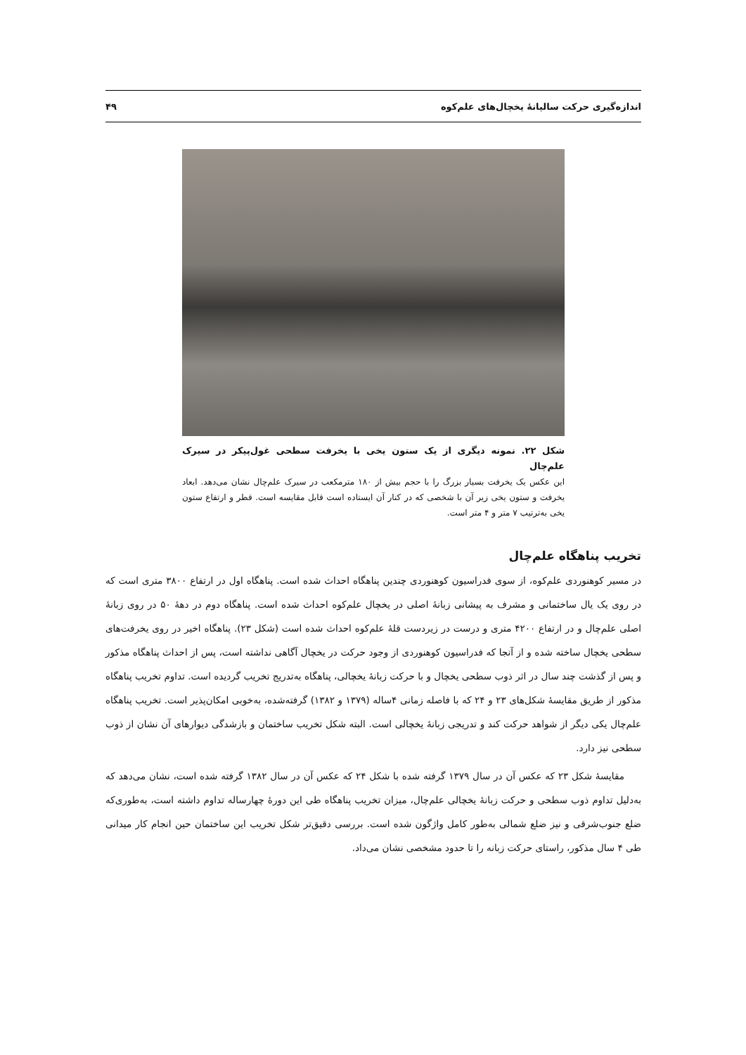اندازه‌گیری حرکت سالیانهٔ یخچال‌های علم‌کوه ۴۹
شکل ۲۲. نمونه دیگری از یک ستون یخی با یخرفت سطحی غول‌پیکر در سیرک علم‌چال
این عکس یک یخرفت بسیار بزرگ را با حجم بیش از ۱۸۰ مترمکعب در سیرک علم‌چال نشان می‌دهد. ابعاد یخرفت و ستون یخی زیر آن با شخصی که در کنار آن ایستاده است قابل مقایسه است. قطر و ارتفاع ستون یخی به‌ترتیب ۷ متر و ۴ متر است.
تخریب پناهگاه علم‌چال
در مسیر کوهنوردی علم‌کوه، از سوی فدراسیون کوهنوردی چندین پناهگاه احداث شده است. پناهگاه اول در ارتفاع ۳۸۰۰ متری است که در روی یک یال ساختمانی و مشرف به پیشانی زبانهٔ اصلی در یخچال علم‌کوه احداث شده است. پناهگاه دوم در دهۀ ۵۰ در روی زبانهٔ اصلی علم‌چال و در ارتفاع ۴۲۰۰ متری و درست در زیردست قلهٔ علم‌کوه احداث شده است (شکل ۲۳). پناهگاه اخیر در روی یخرفت‌های سطحی یخچال ساخته شده و از آنجا که فدراسیون کوهنوردی از وجود حرکت در یخچال آگاهی نداشته است، پس از احداث پناهگاه مذکور و پس از گذشت چند سال در اثر ذوب سطحی یخچال و با حرکت زبانهٔ یخچالی، پناهگاه به‌تدریج تخریب گردیده است. تداوم تخریب پناهگاه مذکور از طریق مقایسهٔ شکل‌های ۲۳ و ۲۴ که با فاصله زمانی ۴ساله (۱۳۷۹ و ۱۳۸۲) گرفته‌شده، به‌خوبی امکان‌پذیر است. تخریب پناهگاه علم‌چال یکی دیگر از شواهد حرکت کند و تدریجی زبانهٔ یخچالی است. البته شکل تخریب ساختمان و بازشدگی دیوارهای آن نشان از ذوب سطحی نیز دارد.
مقایسهٔ شکل ۲۳ که عکس آن در سال ۱۳۷۹ گرفته شده با شکل ۲۴ که عکس آن در سال ۱۳۸۲ گرفته شده است، نشان می‌دهد که به‌دلیل تداوم ذوب سطحی و حرکت زبانهٔ یخچالی علم‌چال، میزان تخریب پناهگاه طی این دورهٔ چهارساله تداوم داشته است، به‌طوری‌که ضلع جنوب‌شرقی و نیز ضلع شمالی به‌طور کامل واژگون شده است. بررسی دقیق‌تر شکل تخریب این ساختمان حین انجام کار میدانی طی ۴ سال مذکور، راستای حرکت زبانه را تا حدود مشخصی نشان می‌داد.